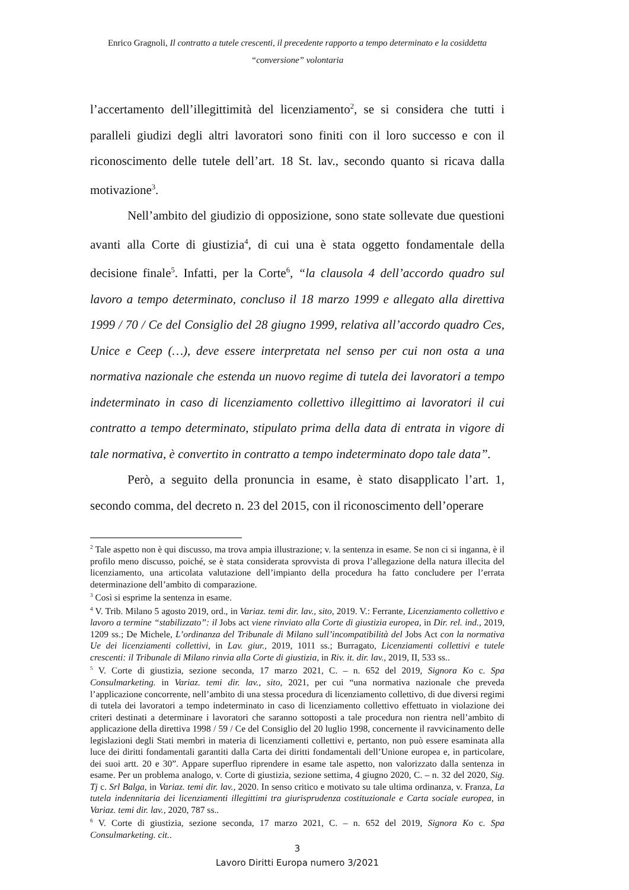Enrico Gragnoli, Il contratto a tutele crescenti, il precedente rapporto a tempo determinato e la cosiddetta
“conversione” volontaria
l’accertamento dell’illegittimità del licenziamento<sup>2</sup>, se si considera che tutti i paralleli giudizi degli altri lavoratori sono finiti con il loro successo e con il riconoscimento delle tutele dell’art. 18 St. lav., secondo quanto si ricava dalla motivazione<sup>3</sup>.
Nell’ambito del giudizio di opposizione, sono state sollevate due questioni avanti alla Corte di giustizia<sup>4</sup>, di cui una è stata oggetto fondamentale della decisione finale<sup>5</sup>. Infatti, per la Corte<sup>6</sup>, “la clausola 4 dell’accordo quadro sul lavoro a tempo determinato, concluso il 18 marzo 1999 e allegato alla direttiva 1999 / 70 / Ce del Consiglio del 28 giugno 1999, relativa all’accordo quadro Ces, Unice e Ceep (…), deve essere interpretata nel senso per cui non osta a una normativa nazionale che estenda un nuovo regime di tutela dei lavoratori a tempo indeterminato in caso di licenziamento collettivo illegittimo ai lavoratori il cui contratto a tempo determinato, stipulato prima della data di entrata in vigore di tale normativa, è convertito in contratto a tempo indeterminato dopo tale data”.
Però, a seguito della pronuncia in esame, è stato disapplicato l’art. 1, secondo comma, del decreto n. 23 del 2015, con il riconoscimento dell’operare
<sup>2</sup> Tale aspetto non è qui discusso, ma trova ampia illustrazione; v. la sentenza in esame. Se non ci si inganna, è il profilo meno discusso, poiché, se è stata considerata sprovvista di prova l’allegazione della natura illecita del licenziamento, una articolata valutazione dell’impianto della procedura ha fatto concludere per l’errata determinazione dell’ambito di comparazione.
<sup>3</sup> Così si esprime la sentenza in esame.
<sup>4</sup> V. Trib. Milano 5 agosto 2019, ord., in Variaz. temi dir. lav., sito, 2019. V.: Ferrante, Licenziamento collettivo e lavoro a termine “stabilizzato”: il Jobs act viene rinviato alla Corte di giustizia europea, in Dir. rel. ind., 2019, 1209 ss.; De Michele, L’ordinanza del Tribunale di Milano sull’incompatibilità del Jobs Act con la normativa Ue dei licenziamenti collettivi, in Lav. giur., 2019, 1011 ss.; Burragato, Licenziamenti collettivi e tutele crescenti: il Tribunale di Milano rinvia alla Corte di giustizia, in Riv. it. dir. lav., 2019, II, 533 ss..
<sup>5</sup> V. Corte di giustizia, sezione seconda, 17 marzo 2021, C. – n. 652 del 2019, Signora Ko c. Spa Consulmarketing. in Variaz. temi dir. lav., sito, 2021, per cui “una normativa nazionale che preveda l’applicazione concorrente, nell’ambito di una stessa procedura di licenziamento collettivo, di due diversi regimi di tutela dei lavoratori a tempo indeterminato in caso di licenziamento collettivo effettuato in violazione dei criteri destinati a determinare i lavoratori che saranno sottoposti a tale procedura non rientra nell’ambito di applicazione della direttiva 1998 / 59 / Ce del Consiglio del 20 luglio 1998, concernente il ravvicinamento delle legislazioni degli Stati membri in materia di licenziamenti collettivi e, pertanto, non può essere esaminata alla luce dei diritti fondamentali garantiti dalla Carta dei diritti fondamentali dell’Unione europea e, in particolare, dei suoi artt. 20 e 30”. Appare superfluo riprendere in esame tale aspetto, non valorizzato dalla sentenza in esame. Per un problema analogo, v. Corte di giustizia, sezione settima, 4 giugno 2020, C. – n. 32 del 2020, Sig. Tj c. Srl Balga, in Variaz. temi dir. lav., 2020. In senso critico e motivato su tale ultima ordinanza, v. Franza, La tutela indennitaria dei licenziamenti illegittimi tra giurisprudenza costituzionale e Carta sociale europea, in Variaz. temi dir. lav., 2020, 787 ss..
<sup>6</sup> V. Corte di giustizia, sezione seconda, 17 marzo 2021, C. – n. 652 del 2019, Signora Ko c. Spa Consulmarketing. cit..
3
Lavoro Diritti Europa numero 3/2021